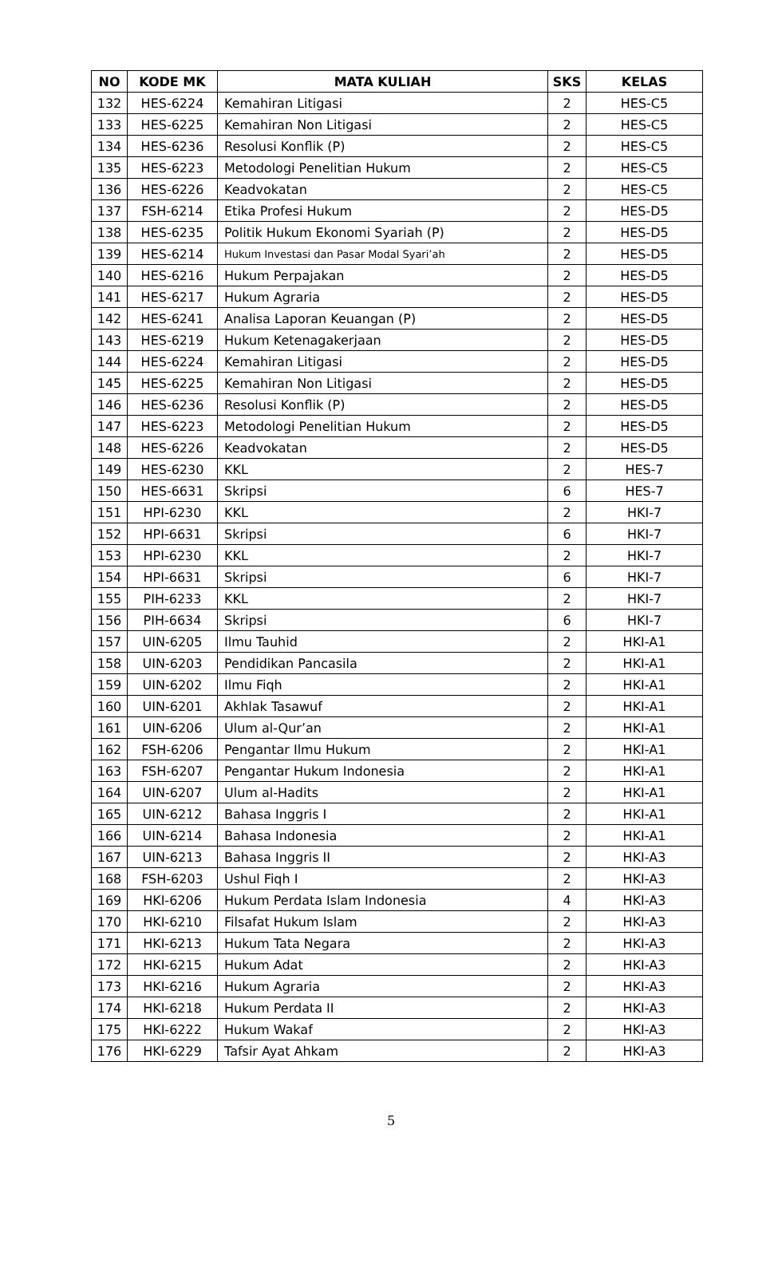| NO | KODE MK | MATA KULIAH | SKS | KELAS |
| --- | --- | --- | --- | --- |
| 132 | HES-6224 | Kemahiran Litigasi | 2 | HES-C5 |
| 133 | HES-6225 | Kemahiran Non Litigasi | 2 | HES-C5 |
| 134 | HES-6236 | Resolusi Konflik (P) | 2 | HES-C5 |
| 135 | HES-6223 | Metodologi Penelitian Hukum | 2 | HES-C5 |
| 136 | HES-6226 | Keadvokatan | 2 | HES-C5 |
| 137 | FSH-6214 | Etika Profesi Hukum | 2 | HES-D5 |
| 138 | HES-6235 | Politik Hukum Ekonomi Syariah (P) | 2 | HES-D5 |
| 139 | HES-6214 | Hukum Investasi dan Pasar Modal Syari’ah | 2 | HES-D5 |
| 140 | HES-6216 | Hukum Perpajakan | 2 | HES-D5 |
| 141 | HES-6217 | Hukum Agraria | 2 | HES-D5 |
| 142 | HES-6241 | Analisa Laporan Keuangan (P) | 2 | HES-D5 |
| 143 | HES-6219 | Hukum Ketenagakerjaan | 2 | HES-D5 |
| 144 | HES-6224 | Kemahiran Litigasi | 2 | HES-D5 |
| 145 | HES-6225 | Kemahiran Non Litigasi | 2 | HES-D5 |
| 146 | HES-6236 | Resolusi Konflik (P) | 2 | HES-D5 |
| 147 | HES-6223 | Metodologi Penelitian Hukum | 2 | HES-D5 |
| 148 | HES-6226 | Keadvokatan | 2 | HES-D5 |
| 149 | HES-6230 | KKL | 2 | HES-7 |
| 150 | HES-6631 | Skripsi | 6 | HES-7 |
| 151 | HPI-6230 | KKL | 2 | HKI-7 |
| 152 | HPI-6631 | Skripsi | 6 | HKI-7 |
| 153 | HPI-6230 | KKL | 2 | HKI-7 |
| 154 | HPI-6631 | Skripsi | 6 | HKI-7 |
| 155 | PIH-6233 | KKL | 2 | HKI-7 |
| 156 | PIH-6634 | Skripsi | 6 | HKI-7 |
| 157 | UIN-6205 | Ilmu Tauhid | 2 | HKI-A1 |
| 158 | UIN-6203 | Pendidikan Pancasila | 2 | HKI-A1 |
| 159 | UIN-6202 | Ilmu Fiqh | 2 | HKI-A1 |
| 160 | UIN-6201 | Akhlak Tasawuf | 2 | HKI-A1 |
| 161 | UIN-6206 | Ulum al-Qur’an | 2 | HKI-A1 |
| 162 | FSH-6206 | Pengantar Ilmu Hukum | 2 | HKI-A1 |
| 163 | FSH-6207 | Pengantar Hukum Indonesia | 2 | HKI-A1 |
| 164 | UIN-6207 | Ulum al-Hadits | 2 | HKI-A1 |
| 165 | UIN-6212 | Bahasa Inggris I | 2 | HKI-A1 |
| 166 | UIN-6214 | Bahasa Indonesia | 2 | HKI-A1 |
| 167 | UIN-6213 | Bahasa Inggris II | 2 | HKI-A3 |
| 168 | FSH-6203 | Ushul Fiqh I | 2 | HKI-A3 |
| 169 | HKI-6206 | Hukum Perdata Islam Indonesia | 4 | HKI-A3 |
| 170 | HKI-6210 | Filsafat Hukum Islam | 2 | HKI-A3 |
| 171 | HKI-6213 | Hukum Tata Negara | 2 | HKI-A3 |
| 172 | HKI-6215 | Hukum Adat | 2 | HKI-A3 |
| 173 | HKI-6216 | Hukum Agraria | 2 | HKI-A3 |
| 174 | HKI-6218 | Hukum Perdata II | 2 | HKI-A3 |
| 175 | HKI-6222 | Hukum Wakaf | 2 | HKI-A3 |
| 176 | HKI-6229 | Tafsir Ayat Ahkam | 2 | HKI-A3 |
5